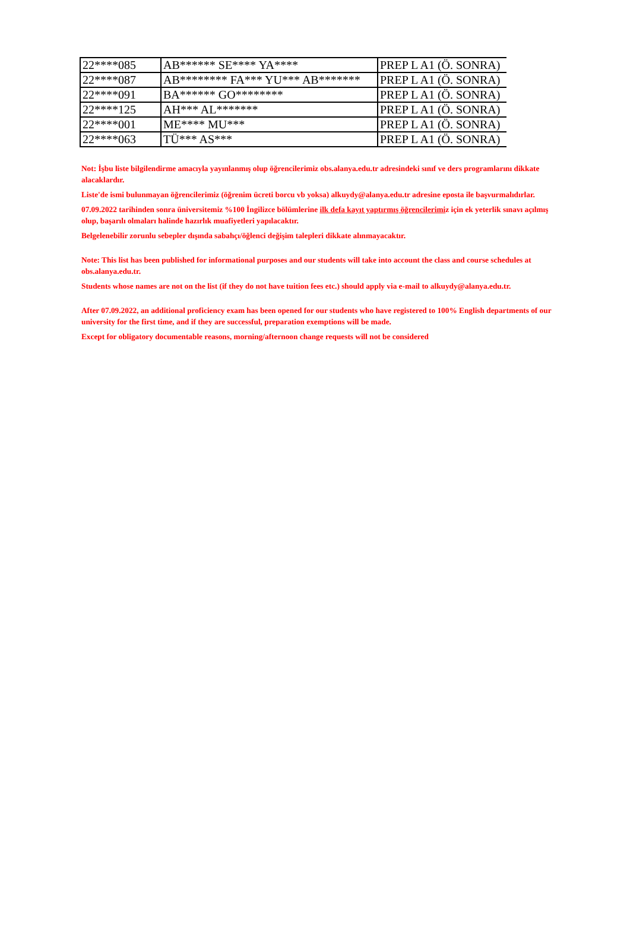| 22****085 | AB****** SE**** YA**** | PREP L A1 (Ö. SONRA) |
| 22****087 | AB******** FA*** YU*** AB******* | PREP L A1 (Ö. SONRA) |
| 22****091 | BA****** GO******** | PREP L A1 (Ö. SONRA) |
| 22****125 | AH*** AL******* | PREP L A1 (Ö. SONRA) |
| 22****001 | ME**** MU*** | PREP L A1 (Ö. SONRA) |
| 22****063 | TÜ*** AS*** | PREP L A1 (Ö. SONRA) |
Not: İşbu liste bilgilendirme amacıyla yayınlanmış olup öğrencilerimiz obs.alanya.edu.tr adresindeki sınıf ve ders programlarını dikkate alacaklardır.
Liste'de ismi bulunmayan öğrencilerimiz (öğrenim ücreti borcu vb yoksa) alkuydy@alanya.edu.tr adresine eposta ile başvurmalıdırlar.
07.09.2022 tarihinden sonra üniversitemiz %100 İngilizce bölümlerine ilk defa kayıt yaptırmış öğrencilerimiz için ek yeterlik sınavı açılmış olup, başarılı olmaları halinde hazırlık muafiyetleri yapılacaktır.
Belgelenebilir zorunlu sebepler dışında sabahçı/öğlenci değişim talepleri dikkate alınmayacaktır.
Note: This list has been published for informational purposes and our students will take into account the class and course schedules at obs.alanya.edu.tr.
Students whose names are not on the list (if they do not have tuition fees etc.) should apply via e-mail to alkuydy@alanya.edu.tr.
After 07.09.2022, an additional proficiency exam has been opened for our students who have registered to 100% English departments of our university for the first time, and if they are successful, preparation exemptions will be made.
Except for obligatory documentable reasons, morning/afternoon change requests will not be considered